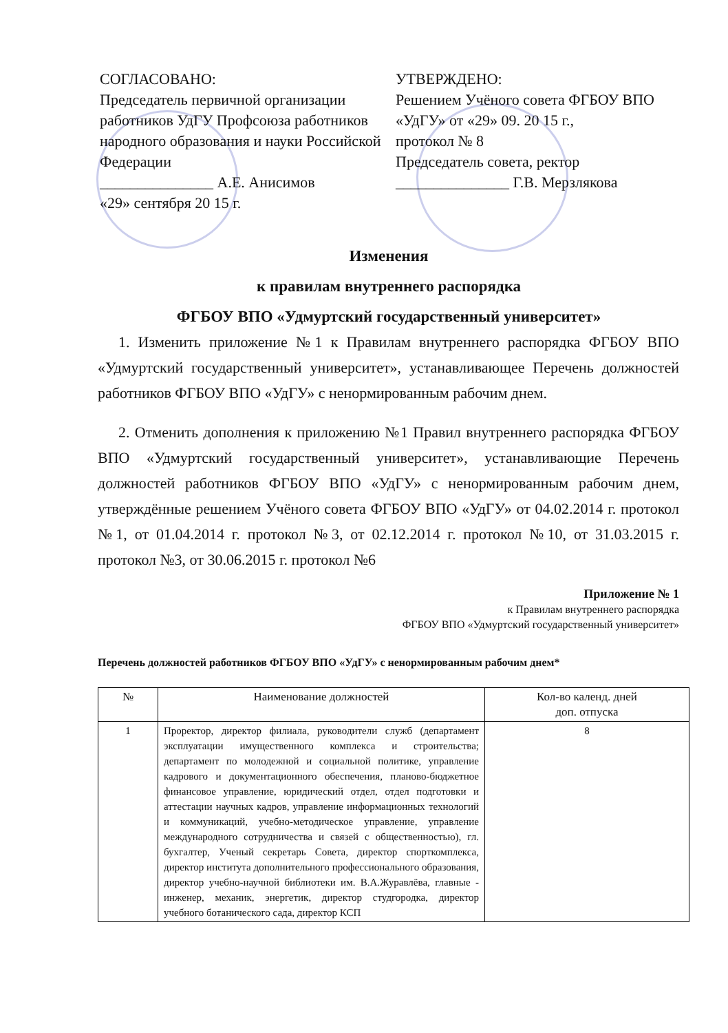СОГЛАСОВАНО:
Председатель первичной организации работников УдГУ Профсоюза работников народного образования и науки Российской Федерации
_______________ А.Е. Анисимов
«29» сентября 20 15 г.
УТВЕРЖДЕНО:
Решением Учёного совета ФГБОУ ВПО «УдГУ» от «29» 09. 20 15 г.,
протокол № 8
Председатель совета, ректор
_______________ Г.В. Мерзлякова
Изменения
к правилам внутреннего распорядка
ФГБОУ ВПО «Удмуртский государственный университет»
1. Изменить приложение №1 к Правилам внутреннего распорядка ФГБОУ ВПО «Удмуртский государственный университет», устанавливающее Перечень должностей работников ФГБОУ ВПО «УдГУ» с ненормированным рабочим днем.
2. Отменить дополнения к приложению №1 Правил внутреннего распорядка ФГБОУ ВПО «Удмуртский государственный университет», устанавливающие Перечень должностей работников ФГБОУ ВПО «УдГУ» с ненормированным рабочим днем, утверждённые решением Учёного совета ФГБОУ ВПО «УдГУ» от 04.02.2014 г. протокол №1, от 01.04.2014 г. протокол №3, от 02.12.2014 г. протокол №10, от 31.03.2015 г. протокол №3, от 30.06.2015 г. протокол №6
Приложение № 1
к Правилам внутреннего распорядка
ФГБОУ ВПО «Удмуртский государственный университет»
Перечень должностей работников ФГБОУ ВПО «УдГУ» с ненормированным рабочим днем*
| № | Наименование должностей | Кол-во календ. дней доп. отпуска |
| --- | --- | --- |
| 1 | Проректор, директор филиала, руководители служб (департамент эксплуатации имущественного комплекса и строительства; департамент по молодежной и социальной политике, управление кадрового и документационного обеспечения, планово-бюджетное финансовое управление, юридический отдел, отдел подготовки и аттестации научных кадров, управление информационных технологий и коммуникаций, учебно-методическое управление, управление международного сотрудничества и связей с общественностью), гл. бухгалтер, Ученый секретарь Совета, директор спорткомплекса, директор института дополнительного профессионального образования, директор учебно-научной библиотеки им. В.А.Журавлёва, главные - инженер, механик, энергетик, директор студгородка, директор учебного ботанического сада, директор КСП | 8 |